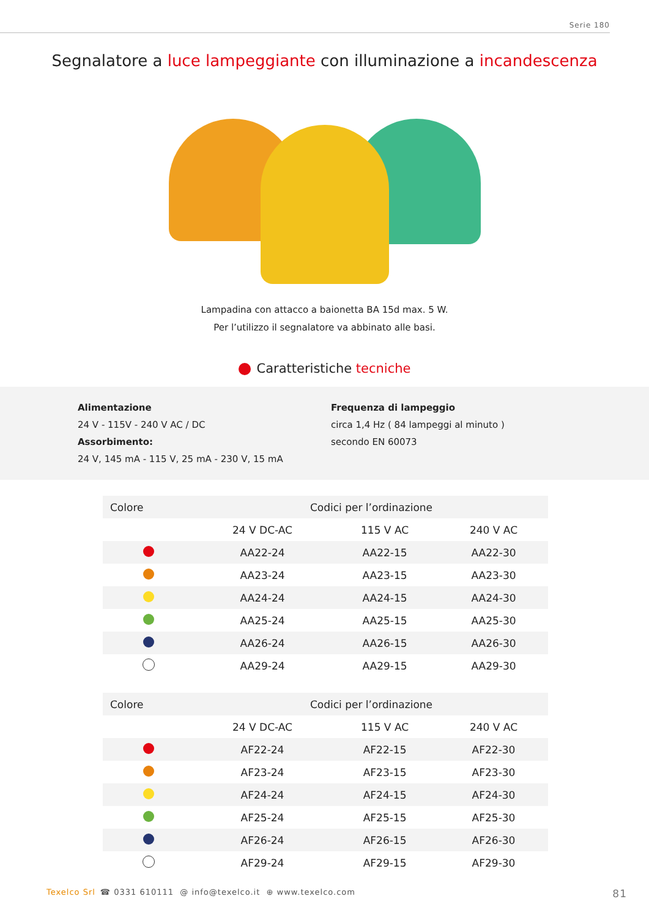Serie 180
Segnalatore a luce lampeggiante con illuminazione a incandescenza
Lampadina con attacco a baionetta BA 15d max. 5 W.
Per l’utilizzo il segnalatore va abbinato alle basi.
Caratteristiche tecniche
Alimentazione
24 V - 115V - 240 V AC / DC
Assorbimento:
24 V, 145 mA - 115 V, 25 mA - 230 V, 15 mA
Frequenza di lampeggio
circa 1,4 Hz ( 84 lampeggi al minuto )
secondo EN 60073
| Colore | Codici per l’ordinazione | | |
| --- | --- | --- | --- |
| | 24 V DC-AC | 115 V AC | 240 V AC |
| | AA22-24 | AA22-15 | AA22-30 |
| | AA23-24 | AA23-15 | AA23-30 |
| | AA24-24 | AA24-15 | AA24-30 |
| | AA25-24 | AA25-15 | AA25-30 |
| | AA26-24 | AA26-15 | AA26-30 |
| | AA29-24 | AA29-15 | AA29-30 |
| Colore | Codici per l’ordinazione | | |
| --- | --- | --- | --- |
| | 24 V DC-AC | 115 V AC | 240 V AC |
| | AF22-24 | AF22-15 | AF22-30 |
| | AF23-24 | AF23-15 | AF23-30 |
| | AF24-24 | AF24-15 | AF24-30 |
| | AF25-24 | AF25-15 | AF25-30 |
| | AF26-24 | AF26-15 | AF26-30 |
| | AF29-24 | AF29-15 | AF29-30 |
Texelco Srl ☎ 0331 610111 @ info@texelco.it ⊕ www.texelco.com 81